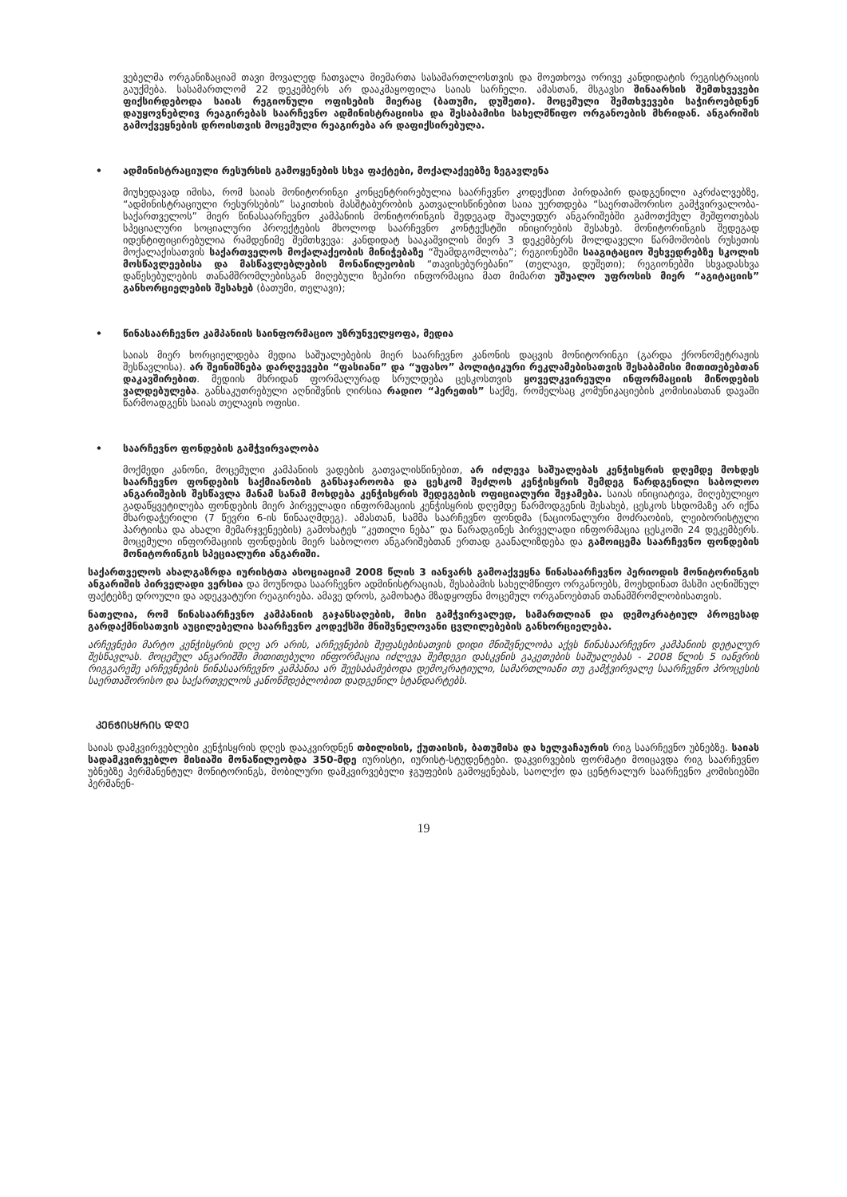ვებელმა ორგანიზაციამ თავი მოვალედ ჩათვალა მიემართა სასამართლოსთვის და მოეთხოვა ორივე კანდიდატის რეგისტრაციის გაუქმება. სასამართლომ 22 დეკემბერს არ დააკმაყოფილა საიას სარჩელი. ამასთან, მსგავსი შინაარსის შემთხვევები ფიქსირდებოდა საიას რეგიონული ოფისების მიერაც (ბათუმი, დუშეთი). მოცემული შემთხვევები საჭიროებდნენ დაუყოვნებლივ რეაგირებას საარჩევნო ადმინისტრაციისა და შესაბამისი სახელმწიფო ორგანოების მხრიდან. ანგარიშის გამოქვეყნების დროისთვის მოცემული რეაგირება არ დაფიქსირებულა.
• ადმინისტრაციული რესურსის გამოყენების სხვა ფაქტები, მოქალაქეებზე ზეგავლენა
მიუხედავად იმისა, რომ საიას მონიტორინგი კონცენტრირებულია საარჩევნო კოდექსით პირდაპირ დადგენილი აკრძალვებზე, “ადმინისტრაციული რესურსების” საკითხის მასშტაბურობის გათვალისწინებით საია უერთდება “საერთაშორისო გამჭვირვალობა-საქართველოს” მიერ წინასაარჩევნო კამპანიის მონიტორინგის შედეგად შუალედურ ანგარიშებში გამოთქმულ შეშფოთებას სპეციალური სოციალური პროექტების მხოლოდ საარჩევნო კონტექსტში ინიცირების შესახებ. მონიტორინგის შედეგად იდენტიფიცირებულია რამდენიმე შემთხვევა: კანდიდატ სააკაშვილის მიერ 3 დეკემბერს მოლდაველი წარმოშობის რუსეთის მოქალაქისათვის საქართველოს მოქალაქეობის მინიჭებაზე “შუამდგომლობა”; რეგიონებში სააგიტაციო შეხვედრებზე სკოლის მოსწავლეებისა და მასწავლებლების მონაწილეობის “თავისებურებანი” (თელავი, დუშეთი); რეგიონებში სხვადასხვა დაწესებულების თანამშრომლებისგან მიღებული ზეპირი ინფორმაცია მათ მიმართ უშუალო უფროსის მიერ “აგიტაციის” განხორციელების შესახებ (ბათუმი, თელავი);
• წინასაარჩევნო კამპანიის საინფორმაციო უზრუნველყოფა, მედია
საიას მიერ ხორციელდება მედია საშუალებების მიერ საარჩევნო კანონის დაცვის მონიტორინგი (გარდა ქრონომეტრაჟის შესწავლისა). არ შეინიშნება დარღვევები “ფასიანი” და “უფასო” პოლიტიკური რეკლამებისათვის შესაბამისი მითითებებთან დაკავშირებით. მედიის მხრიდან ფორმალურად სრულდება ცესკოსთვის ყოველკვირეული ინფორმაციის მიწოდების ვალდებულება. განსაკუთრებული აღნიშვნის ღირსია რადიო “ჰერეთის” საქმე, რომელსაც კომუნიკაციების კომისიასთან დავაში წარმოადგენს საიას თელავის ოფისი.
• საარჩევნო ფონდების გამჭვირვალობა
მოქმედი კანონი, მოცემული კამპანიის ვადების გათვალისწინებით, არ იძლევა საშუალებას კენჭისყრის დღემდე მოხდეს საარჩევნო ფონდების საქმიანობის განსაჯაროობა და ცესკომ შეძლოს კენჭისყრის შემდეგ წარდგენილი საბოლოო ანგარიშების შესწავლა მანამ სანამ მოხდება კენჭისყრის შედეგების ოფიციალური შეჯამება. საიას ინიციატივა, მიღებულიყო გადაწყვეტილება ფონდების მიერ პირველადი ინფორმაციის კენჭისყრის დღემდე წარმოდგენის შესახებ, ცესკოს სხდომაზე არ იქნა მხარდაჭერილი (7 წევრი 6-ის წინააღმდეგ). ამასთან, სამმა საარჩევნო ფონდმა (ნაციონალური მოძრაობის, ლეიბორისტული პარტიისა და ახალი მემარჯვენეების) გამოხატეს “კეთილი ნება” და წარადგინეს პირველადი ინფორმაცია ცესკოში 24 დეკემბერს. მოცემული ინფორმაციის ფონდების მიერ საბოლოო ანგარიშებთან ერთად გაანალიზდება და გამოიცემა საარჩევნო ფონდების მონიტორინგის სპეციალური ანგარიში.
საქართველოს ახალგაზრდა იურისტთა ასოციაციამ 2008 წლის 3 იანვარს გამოაქვეყნა წინასაარჩევნო პერიოდის მონიტორინგის ანგარიშის პირველადი ვერსია და მოუწოდა საარჩევნო ადმინისტრაციას, შესაბამის სახელმწიფო ორგანოებს, მოეხდინათ მასში აღნიშნულ ფაქტებზე დროული და ადეკვატური რეაგირება. ამავე დროს, გამოხატა მზადყოფნა მოცემულ ორგანოებთან თანამშრომლობისათვის.
ნათელია, რომ წინასაარჩევნო კამპანიის გაჯანსაღების, მისი გამჭვირვალედ, სამართლიან და დემოკრატიულ პროცესად გარდაქმნისათვის აუცილებელია საარჩევნო კოდექსში მნიშვნელოვანი ცვლილებების განხორციელება.
არჩევნები მარტო კენჭისყრის დღე არ არის, არჩევნების შეფასებისათვის დიდი მნიშვნელობა აქვს წინასაარჩევნო კამპანიის დეტალურ შესწავლას. მოცემულ ანგარიშში მითითებული ინფორმაცია იძლევა შემდეგი დასკვნის გაკეთების საშუალებას - 2008 წლის 5 იანვრის რიგგარეშე არჩევნების წინასაარჩევნო კამპანია არ შეესაბამებოდა დემოკრატიული, სამართლიანი თუ გამჭვირვალე საარჩევნო პროცესის საერთაშორისო და საქართველოს კანონმდებლობით დადგენილ სტანდარტებს.
ᲙᲔᲜᲭᲘᲡᲧᲠᲘᲡ ᲓᲦᲔ
საიას დამკვირვებლები კენჭისყრის დღეს დააკვირდნენ თბილისის, ქუთაისის, ბათუმისა და ხელვაჩაურის რიგ საარჩევნო უბნებზე. საიას სადამკვირვებლო მისიაში მონაწილეობდა 350-მდე იურისტი, იურისტ-სტუდენტები. დაკვირვების ფორმატი მოიცავდა რიგ საარჩევნო უბნებზე პერმანენტულ მონიტორინგს, მობილური დამკვირვებელი ჯგუფების გამოყენებას, საოლქო და ცენტრალურ საარჩევნო კომისიებში პერმანენ-
19